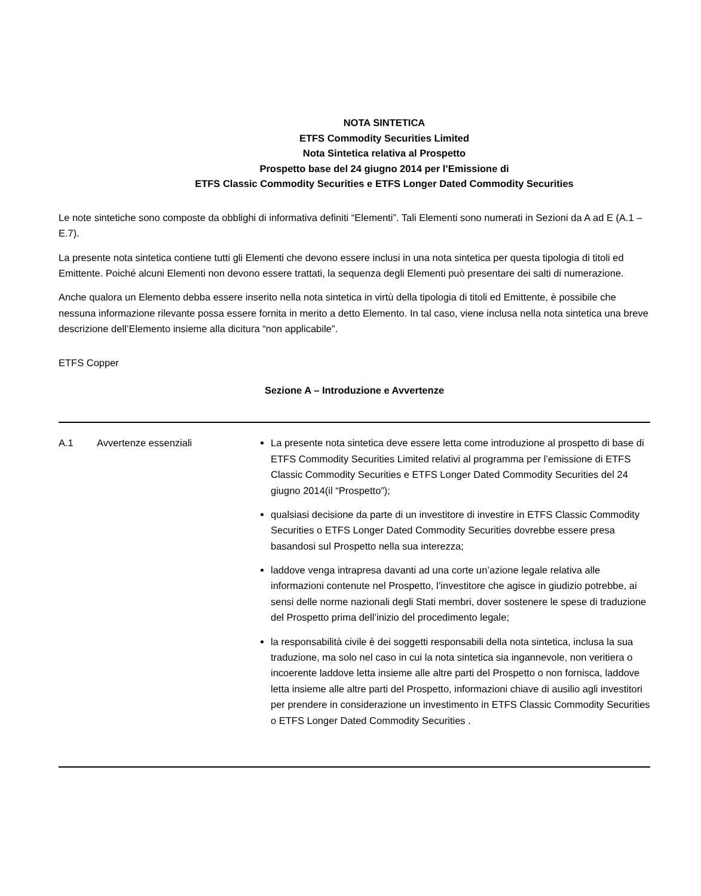NOTA SINTETICA
ETFS Commodity Securities Limited
Nota Sintetica relativa al Prospetto
Prospetto base del 24 giugno 2014 per l’Emissione di
ETFS Classic Commodity Securities e ETFS Longer Dated Commodity Securities
Le note sintetiche sono composte da obblighi di informativa definiti “Elementi”. Tali Elementi sono numerati in Sezioni da A ad E (A.1 – E.7).
La presente nota sintetica contiene tutti gli Elementi che devono essere inclusi in una nota sintetica per questa tipologia di titoli ed Emittente. Poiché alcuni Elementi non devono essere trattati, la sequenza degli Elementi può presentare dei salti di numerazione.
Anche qualora un Elemento debba essere inserito nella nota sintetica in virtù della tipologia di titoli ed Emittente, è possibile che nessuna informazione rilevante possa essere fornita in merito a detto Elemento. In tal caso, viene inclusa nella nota sintetica una breve descrizione dell’Elemento insieme alla dicitura “non applicabile".
ETFS Copper
Sezione A – Introduzione e Avvertenze
| A.1 | Avvertenze essenziali | La presente nota sintetica deve essere letta come introduzione al prospetto di base di ETFS Commodity Securities Limited relativi al programma per l’emissione di ETFS Classic Commodity Securities e ETFS Longer Dated Commodity Securities del 24 giugno 2014(il “Prospetto”); qualsiasi decisione da parte di un investitore di investire in ETFS Classic Commodity Securities o ETFS Longer Dated Commodity Securities dovrebbe essere presa basandosi sul Prospetto nella sua interezza; laddove venga intrapresa davanti ad una corte un’azione legale relativa alle informazioni contenute nel Prospetto, l’investitore che agisce in giudizio potrebbe, ai sensi delle norme nazionali degli Stati membri, dover sostenere le spese di traduzione del Prospetto prima dell’inizio del procedimento legale; la responsabilità civile è dei soggetti responsabili della nota sintetica, inclusa la sua traduzione, ma solo nel caso in cui la nota sintetica sia ingannevole, non veritiera o incoerente laddove letta insieme alle altre parti del Prospetto o non fornisca, laddove letta insieme alle altre parti del Prospetto, informazioni chiave di ausilio agli investitori per prendere in considerazione un investimento in ETFS Classic Commodity Securities o ETFS Longer Dated Commodity Securities . |